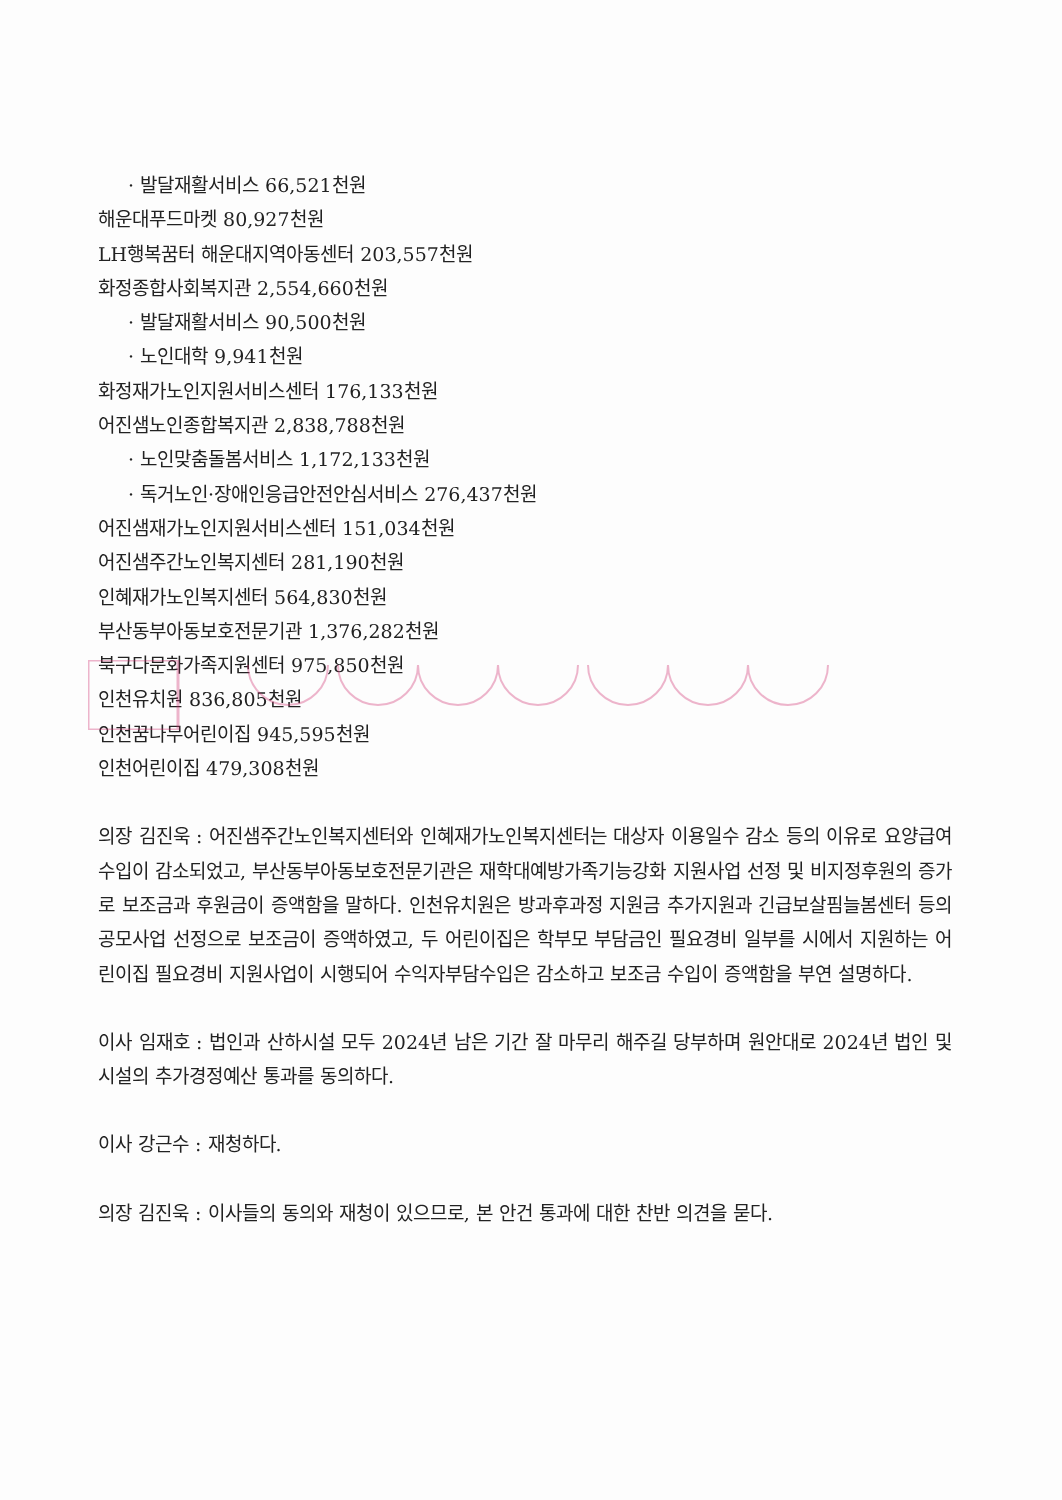· 발달재활서비스 66,521천원
해운대푸드마켓 80,927천원
LH행복꿈터 해운대지역아동센터 203,557천원
화정종합사회복지관 2,554,660천원
· 발달재활서비스 90,500천원
· 노인대학 9,941천원
화정재가노인지원서비스센터 176,133천원
어진샘노인종합복지관 2,838,788천원
· 노인맞춤돌봄서비스 1,172,133천원
· 독거노인·장애인응급안전안심서비스 276,437천원
어진샘재가노인지원서비스센터 151,034천원
어진샘주간노인복지센터 281,190천원
인혜재가노인복지센터 564,830천원
부산동부아동보호전문기관 1,376,282천원
북구다문화가족지원센터 975,850천원
인천유치원 836,805천원
인천꿈나무어린이집 945,595천원
인천어린이집 479,308천원
의장 김진욱 : 어진샘주간노인복지센터와 인혜재가노인복지센터는 대상자 이용일수 감소 등의 이유로 요양급여수입이 감소되었고, 부산동부아동보호전문기관은 재학대예방가족기능강화 지원사업 선정 및 비지정후원의 증가로 보조금과 후원금이 증액함을 말하다. 인천유치원은 방과후과정 지원금 추가지원과 긴급보살핌늘봄센터 등의 공모사업 선정으로 보조금이 증액하였고, 두 어린이집은 학부모 부담금인 필요경비 일부를 시에서 지원하는 어린이집 필요경비 지원사업이 시행되어 수익자부담수입은 감소하고 보조금 수입이 증액함을 부연 설명하다.
이사 임재호 : 법인과 산하시설 모두 2024년 남은 기간 잘 마무리 해주길 당부하며 원안대로 2024년 법인 및 시설의 추가경정예산 통과를 동의하다.
이사 강근수 : 재청하다.
의장 김진욱 : 이사들의 동의와 재청이 있으므로, 본 안건 통과에 대한 찬반 의견을 묻다.